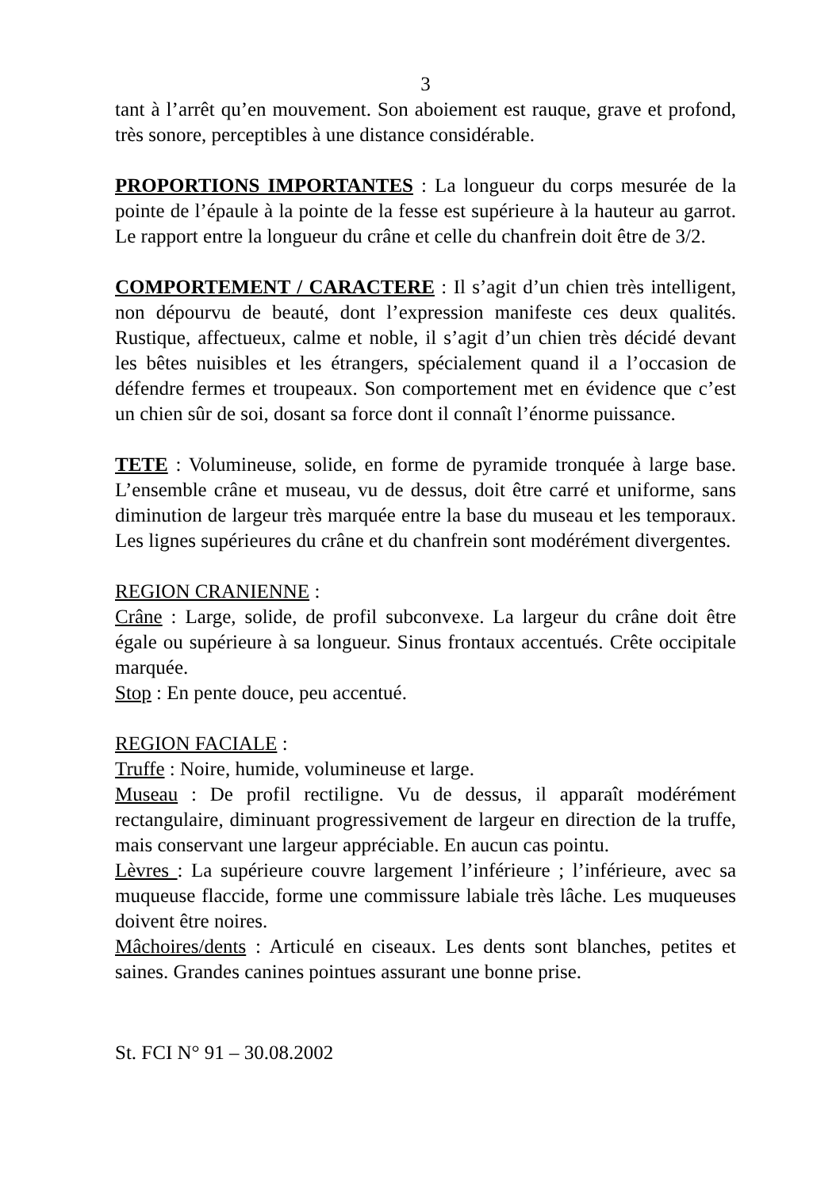3
tant à l’arrêt qu’en mouvement. Son aboiement est rauque, grave et profond, très sonore, perceptibles à une distance considérable.
PROPORTIONS IMPORTANTES : La longueur du corps mesurée de la pointe de l’épaule à la pointe de la fesse est supérieure à la hauteur au garrot. Le rapport entre la longueur du crâne et celle du chanfrein doit être de 3/2.
COMPORTEMENT / CARACTERE : Il s’agit d’un chien très intelligent, non dépourvu de beauté, dont l’expression manifeste ces deux qualités. Rustique, affectueux, calme et noble, il s’agit d’un chien très décidé devant les bêtes nuisibles et les étrangers, spécialement quand il a l’occasion de défendre fermes et troupeaux. Son comportement met en évidence que c’est un chien sûr de soi, dosant sa force dont il connaît l’énorme puissance.
TETE : Volumineuse, solide, en forme de pyramide tronquée à large base. L’ensemble crâne et museau, vu de dessus, doit être carré et uniforme, sans diminution de largeur très marquée entre la base du museau et les temporaux. Les lignes supérieures du crâne et du chanfrein sont modérément divergentes.
REGION CRANIENNE :
Crâne : Large, solide, de profil subconvexe. La largeur du crâne doit être égale ou supérieure à sa longueur. Sinus frontaux accentués. Crête occipitale marquée.
Stop : En pente douce, peu accentué.
REGION FACIALE :
Truffe : Noire, humide, volumineuse et large.
Museau : De profil rectiligne. Vu de dessus, il apparaît modérément rectangulaire, diminuant progressivement de largeur en direction de la truffe, mais conservant une largeur appréciable. En aucun cas pointu.
Lèvres : La supérieure couvre largement l’inférieure ; l’inférieure, avec sa muqueuse flaccide, forme une commissure labiale très lâche. Les muqueuses doivent être noires.
Mâchoires/dents : Articulé en ciseaux. Les dents sont blanches, petites et saines. Grandes canines pointues assurant une bonne prise.
St. FCI N° 91 – 30.08.2002